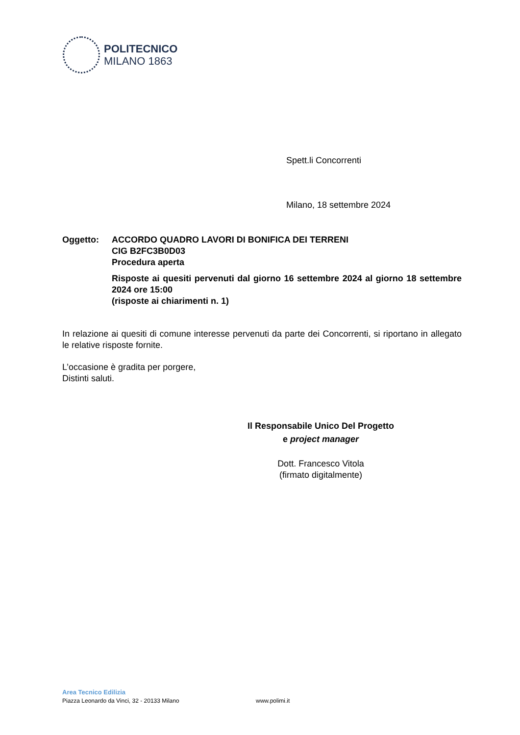POLITECNICO
MILANO 1863
Spett.li Concorrenti
Milano, 18 settembre 2024
Oggetto: ACCORDO QUADRO LAVORI DI BONIFICA DEI TERRENI
CIG B2FC3B0D03
Procedura aperta
Risposte ai quesiti pervenuti dal giorno 16 settembre 2024 al giorno 18 settembre 2024 ore 15:00
(risposte ai chiarimenti n. 1)
In relazione ai quesiti di comune interesse pervenuti da parte dei Concorrenti, si riportano in allegato le relative risposte fornite.
L’occasione è gradita per porgere,
Distinti saluti.
Il Responsabile Unico Del Progetto
e project manager
Dott. Francesco Vitola
(firmato digitalmente)
Area Tecnico Edilizia
Piazza Leonardo da Vinci, 32 - 20133 Milano www.polimi.it